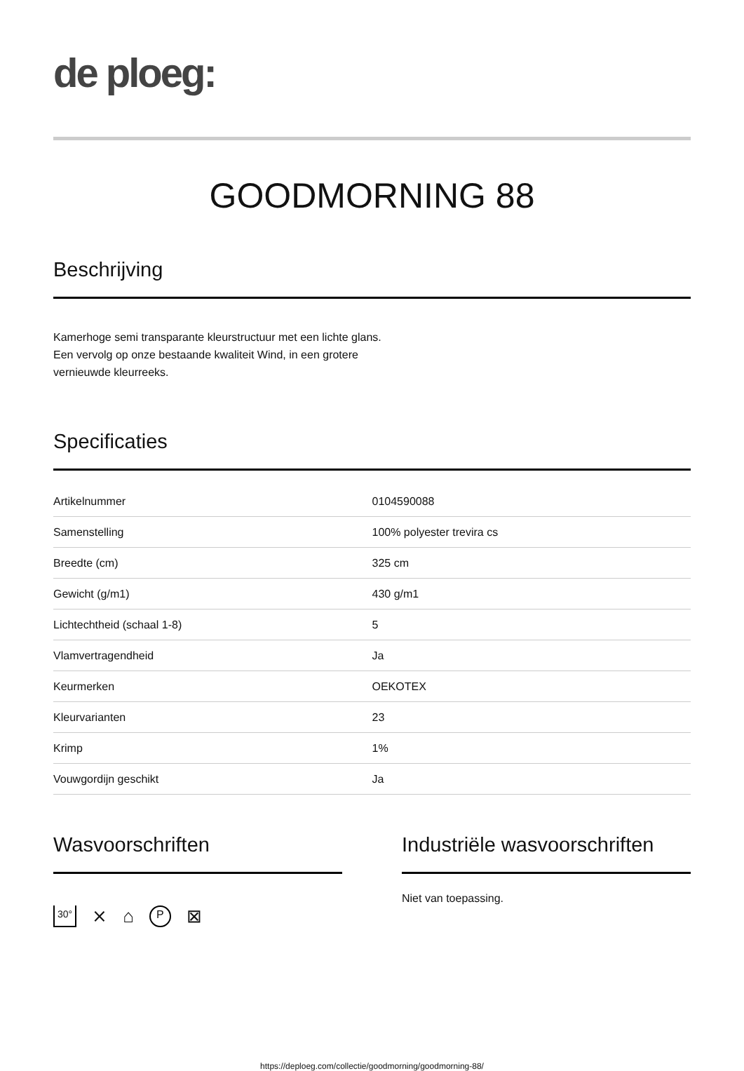de ploeg:
GOODMORNING 88
Beschrijving
Kamerhoge semi transparante kleurstructuur met een lichte glans.
Een vervolg op onze bestaande kwaliteit Wind, in een grotere
vernieuwde kleurreeks.
Specificaties
| Artikelnummer | 0104590088 |
| Samenstelling | 100% polyester trevira cs |
| Breedte (cm) | 325 cm |
| Gewicht (g/m1) | 430 g/m1 |
| Lichtechtheid (schaal 1-8) | 5 |
| Vlamvertragendheid | Ja |
| Keurmerken | OEKOTEX |
| Kleurvarianten | 23 |
| Krimp | 1% |
| Vouwgordijn geschikt | Ja |
Wasvoorschriften
30° ⨯ ⌂ P ⊠
Industriële wasvoorschriften
Niet van toepassing.
https://deploeg.com/collectie/goodmorning/goodmorning-88/